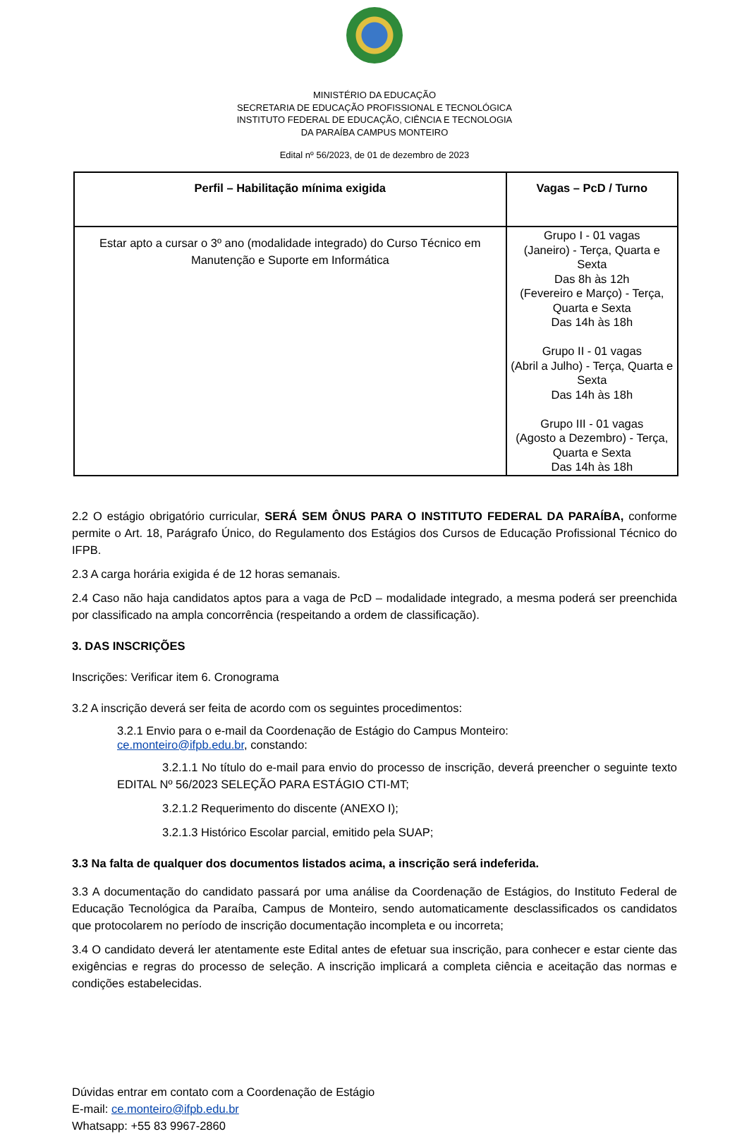MINISTÉRIO DA EDUCAÇÃO
SECRETARIA DE EDUCAÇÃO PROFISSIONAL E TECNOLÓGICA
INSTITUTO FEDERAL DE EDUCAÇÃO, CIÊNCIA E TECNOLOGIA
DA PARAÍBA CAMPUS MONTEIRO
Edital nº 56/2023, de 01 de dezembro de 2023
| Perfil – Habilitação mínima exigida | Vagas – PcD / Turno |
| --- | --- |
| Estar apto a cursar o 3º ano (modalidade integrado) do Curso Técnico em Manutenção e Suporte em Informática | Grupo I - 01 vagas (Janeiro) - Terça, Quarta e Sexta Das 8h às 12h (Fevereiro e Março) - Terça, Quarta e Sexta Das 14h às 18h Grupo II - 01 vagas (Abril a Julho) - Terça, Quarta e Sexta Das 14h às 18h Grupo III - 01 vagas (Agosto a Dezembro) - Terça, Quarta e Sexta Das 14h às 18h |
2.2 O estágio obrigatório curricular, SERÁ SEM ÔNUS PARA O INSTITUTO FEDERAL DA PARAÍBA, conforme permite o Art. 18, Parágrafo Único, do Regulamento dos Estágios dos Cursos de Educação Profissional Técnico do IFPB.
2.3 A carga horária exigida é de 12 horas semanais.
2.4 Caso não haja candidatos aptos para a vaga de PcD – modalidade integrado, a mesma poderá ser preenchida por classificado na ampla concorrência (respeitando a ordem de classificação).
3. DAS INSCRIÇÕES
Inscrições: Verificar item 6. Cronograma
3.2 A inscrição deverá ser feita de acordo com os seguintes procedimentos:
3.2.1 Envio para o e-mail da Coordenação de Estágio do Campus Monteiro:
ce.monteiro@ifpb.edu.br, constando:
3.2.1.1 No título do e-mail para envio do processo de inscrição, deverá preencher o seguinte texto EDITAL Nº 56/2023 SELEÇÃO PARA ESTÁGIO CTI-MT;
3.2.1.2 Requerimento do discente (ANEXO I);
3.2.1.3 Histórico Escolar parcial, emitido pela SUAP;
3.3 Na falta de qualquer dos documentos listados acima, a inscrição será indeferida.
3.3 A documentação do candidato passará por uma análise da Coordenação de Estágios, do Instituto Federal de Educação Tecnológica da Paraíba, Campus de Monteiro, sendo automaticamente desclassificados os candidatos que protocolarem no período de inscrição documentação incompleta e ou incorreta;
3.4 O candidato deverá ler atentamente este Edital antes de efetuar sua inscrição, para conhecer e estar ciente das exigências e regras do processo de seleção. A inscrição implicará a completa ciência e aceitação das normas e condições estabelecidas.
Dúvidas entrar em contato com a Coordenação de Estágio
E-mail: ce.monteiro@ifpb.edu.br
Whatsapp: +55 83 9967-2860